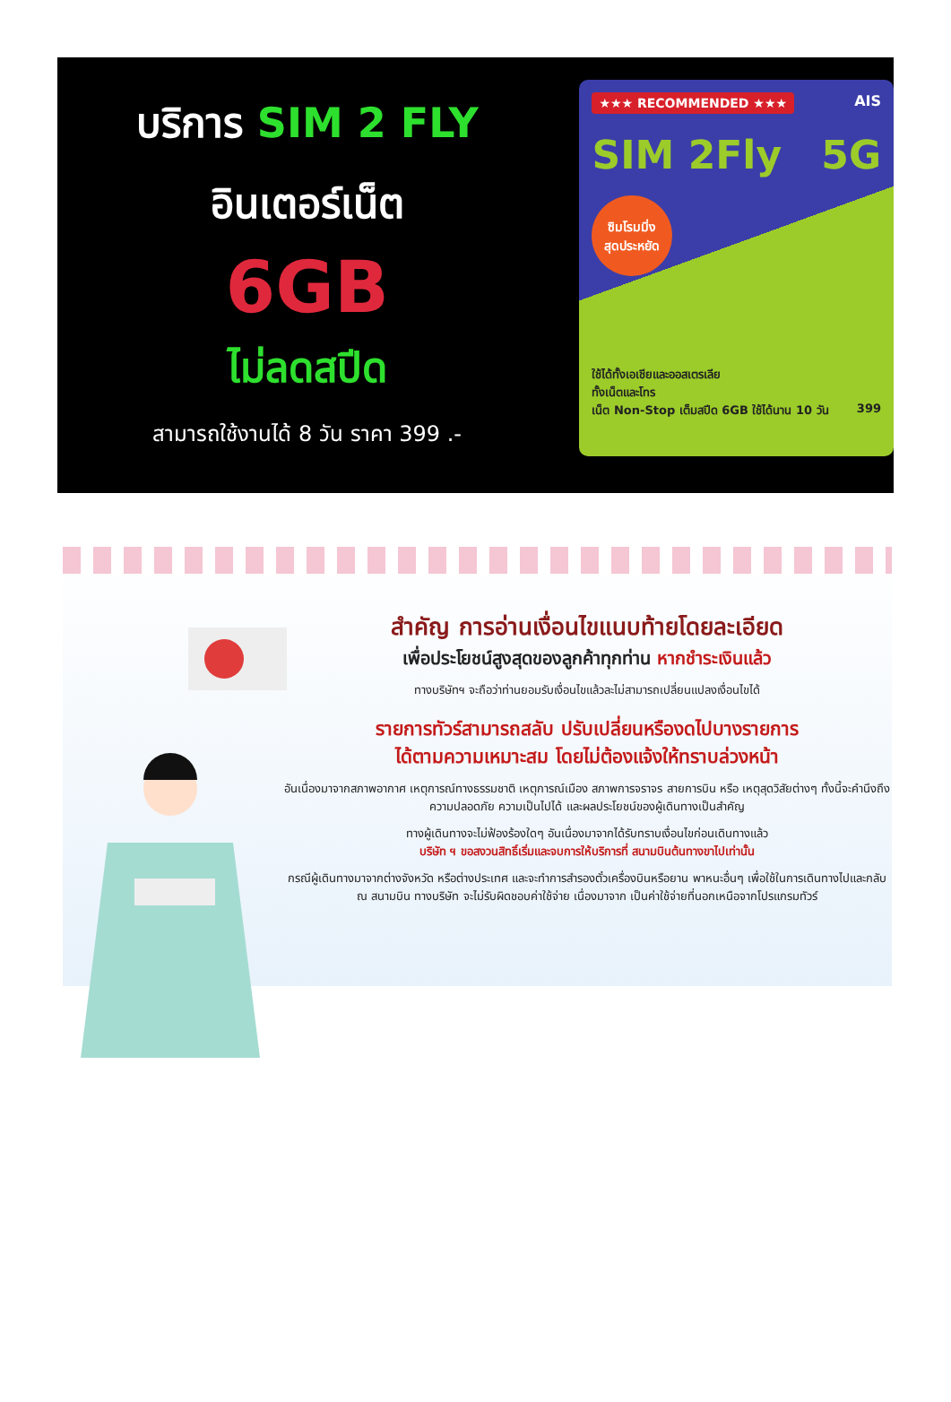บริการ SIM 2 FLY
อินเตอร์เน็ต
6GB
ไม่ลดสปีด
สามารถใช้งานได้ 8 วัน ราคา 399 .-
★★★ RECOMMENDED ★★★ AIS
SIM 2Fly 5G
ซิมโรมมิ่ง
สุดประหยัด
ใช้ได้ทั้งเอเชียและออสเตรเลีย
ทั้งเน็ตและโทร
เน็ต Non-Stop เต็มสปีด 6GB ใช้ได้นาน 10 วัน 399
สำคัญ การอ่านเงื่อนไขแนบท้ายโดยละเอียด
เพื่อประโยชน์สูงสุดของลูกค้าทุกท่าน หากชำระเงินแล้ว
ทางบริษัทฯ จะถือว่าท่านยอมรับเงื่อนไขแล้วละไม่สามารถเปลี่ยนแปลงเงื่อนไขได้
รายการทัวร์สามารถสลับ ปรับเปลี่ยนหรืองดไปบางรายการ
ได้ตามความเหมาะสม โดยไม่ต้องแจ้งให้ทราบล่วงหน้า
อันเนื่องมาจากสภาพอากาศ เหตุการณ์ทางธรรมชาติ เหตุการณ์เมือง สภาพการจราจร สายการบิน หรือ เหตุสุดวิสัยต่างๆ ทั้งนี้จะคำนึงถึงความปลอดภัย ความเป็นไปได้ และผลประโยชน์ของผู้เดินทางเป็นสำคัญ
ทางผู้เดินทางจะไม่ฟ้องร้องใดๆ อันเนื่องมาจากได้รับทราบเงื่อนไขก่อนเดินทางแล้ว
บริษัท ฯ ขอสงวนสิทธิ์เริ่มและจบการให้บริการที่ สนามบินต้นทางขาไปเท่านั้น
กรณีผู้เดินทางมาจากต่างจังหวัด หรือต่างประเทศ และจะทำการสำรองตั๋วเครื่องบินหรือยาน พาหนะอื่นๆ เพื่อใช้ในการเดินทางไปและกลับ ณ สนามบิน ทางบริษัท จะไม่รับผิดชอบค่าใช้จ่าย เนื่องมาจาก เป็นค่าใช้จ่ายที่นอกเหนือจากโปรแกรมทัวร์